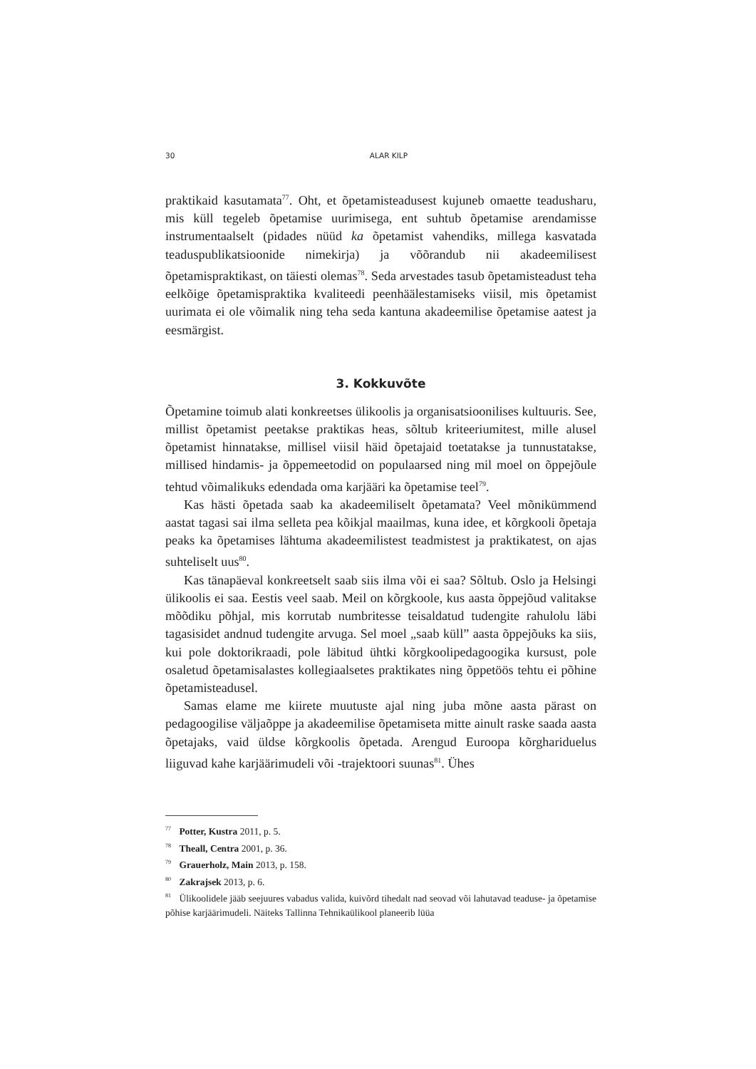30 ALAR KILP
praktikaid kasutamata<sup>77</sup>. Oht, et õpetamisteadusest kujuneb omaette teadusharu, mis küll tegeleb õpetamise uurimisega, ent suhtub õpetamise arendamisse instrumentaalselt (pidades nüüd ka õpetamist vahendiks, millega kasvatada teaduspublikatsioonide nimekirja) ja võõrandub nii akadeemilisest õpetamispraktikast, on täiesti olemas<sup>78</sup>. Seda arvestades tasub õpetamisteadust teha eelkõige õpetamispraktika kvaliteedi peenhäälestamiseks viisil, mis õpetamist uurimata ei ole võimalik ning teha seda kantuna akadeemilise õpetamise aatest ja eesmärgist.
3. Kokkuvõte
Õpetamine toimub alati konkreetses ülikoolis ja organisatsioonilises kultuuris. See, millist õpetamist peetakse praktikas heas, sõltub kriteeriumitest, mille alusel õpetamist hinnatakse, millisel viisil häid õpetajaid toetatakse ja tunnustatakse, millised hindamis- ja õppemeetodid on populaarsed ning mil moel on õppejõule tehtud võimalikuks edendada oma karjääri ka õpetamise teel<sup>79</sup>.
Kas hästi õpetada saab ka akadeemiliselt õpetamata? Veel mõnikümmend aastat tagasi sai ilma selleta pea kõikjal maailmas, kuna idee, et kõrgkooli õpetaja peaks ka õpetamises lähtuma akadeemilistest teadmistest ja praktikatest, on ajas suhteliselt uus<sup>80</sup>.
Kas tänapäeval konkreetselt saab siis ilma või ei saa? Sõltub. Oslo ja Helsingi ülikoolis ei saa. Eestis veel saab. Meil on kõrgkoole, kus aasta õppejõud valitakse mõõdiku põhjal, mis korrutab numbritesse teisaldatud tudengite rahulolu läbi tagasisidet andnud tudengite arvuga. Sel moel „saab küll” aasta õppejõuks ka siis, kui pole doktorikraadi, pole läbitud ühtki kõrgkoolipedagoogika kursust, pole osaletud õpetamisalastes kollegiaalsetes praktikates ning õppetöös tehtu ei põhine õpetamisteadusel.
Samas elame me kiirete muutuste ajal ning juba mõne aasta pärast on pedagoogilise väljaõppe ja akadeemilise õpetamiseta mitte ainult raske saada aasta õpetajaks, vaid üldse kõrgkoolis õpetada. Arengud Euroopa kõrghariduelus liiguvad kahe karjäärimudeli või -trajektoori suunas<sup>81</sup>. Ühes
<sup>77</sup> Potter, Kustra 2011, p. 5.
<sup>78</sup> Theall, Centra 2001, p. 36.
<sup>79</sup> Grauerholz, Main 2013, p. 158.
<sup>80</sup> Zakrajsek 2013, p. 6.
<sup>81</sup> Ülikoolidele jääb seejuures vabadus valida, kuivõrd tihedalt nad seovad või lahutavad teaduse- ja õpetamise põhise karjäärimudeli. Näiteks Tallinna Tehnikaülikool planeerib lüüa